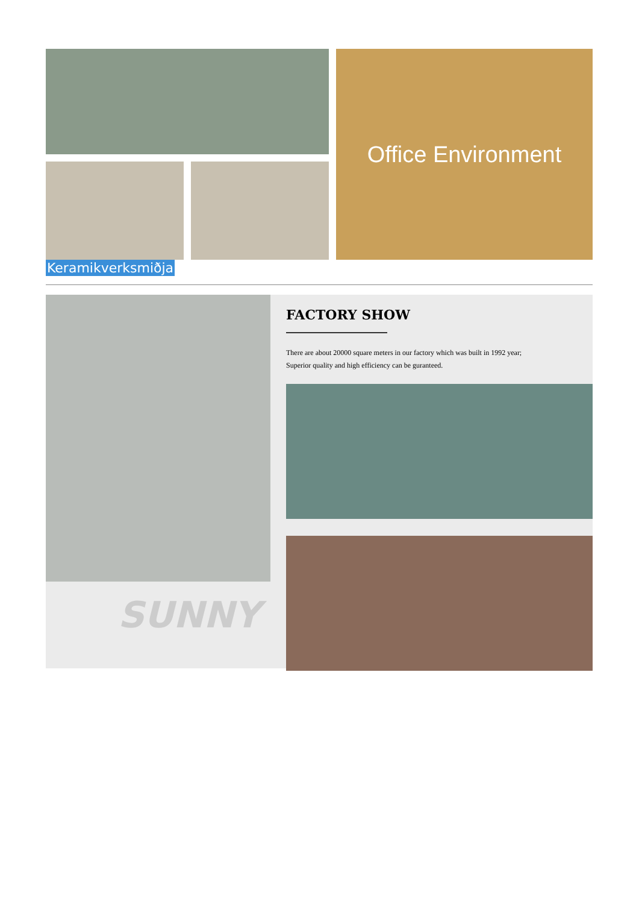Office Environment
Keramikverksmiðja
SUNNY
FACTORY SHOW
There are about 20000 square meters in our factory which was built in 1992 year;
Superior quality and high efficiency can be guranteed.